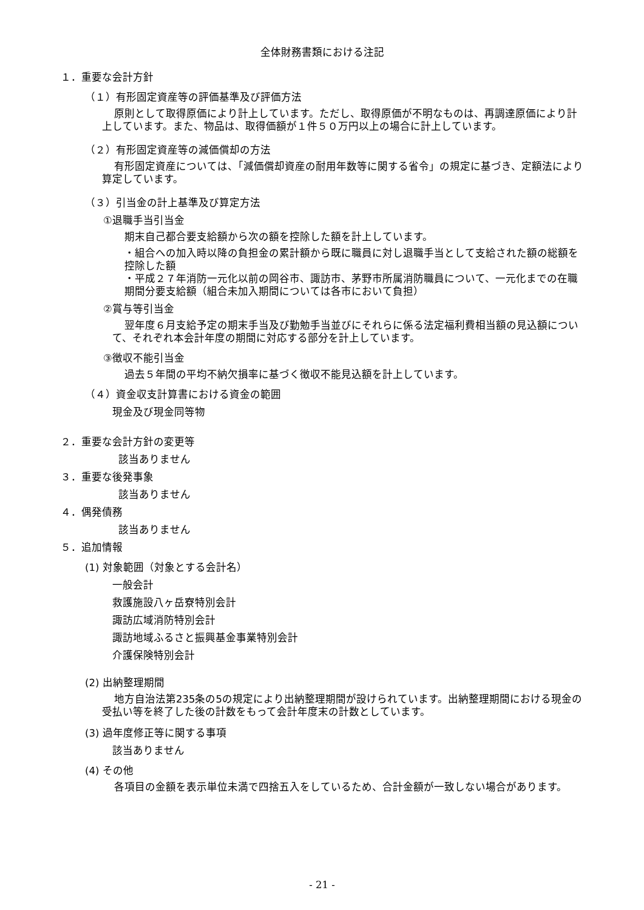全体財務書類における注記
１．重要な会計方針
（１）有形固定資産等の評価基準及び評価方法
原則として取得原価により計上しています。ただし、取得原価が不明なものは、再調達原価により計上しています。また、物品は、取得価額が１件５０万円以上の場合に計上しています。
（２）有形固定資産等の減価償却の方法
有形固定資産については、「減価償却資産の耐用年数等に関する省令」の規定に基づき、定額法により算定しています。
（３）引当金の計上基準及び算定方法
①退職手当引当金
期末自己都合要支給額から次の額を控除した額を計上しています。
・組合への加入時以降の負担金の累計額から既に職員に対し退職手当として支給された額の総額を控除した額
・平成２７年消防一元化以前の岡谷市、諏訪市、茅野市所属消防職員について、一元化までの在職期間分要支給額（組合未加入期間については各市において負担）
②賞与等引当金
翌年度６月支給予定の期末手当及び勤勉手当並びにそれらに係る法定福利費相当額の見込額について、それぞれ本会計年度の期間に対応する部分を計上しています。
③徴収不能引当金
過去５年間の平均不納欠損率に基づく徴収不能見込額を計上しています。
（４）資金収支計算書における資金の範囲
現金及び現金同等物
２．重要な会計方針の変更等
該当ありません
３．重要な後発事象
該当ありません
４．偶発債務
該当ありません
５．追加情報
(1) 対象範囲（対象とする会計名）
一般会計
救護施設八ヶ岳寮特別会計
諏訪広域消防特別会計
諏訪地域ふるさと振興基金事業特別会計
介護保険特別会計
(2) 出納整理期間
地方自治法第235条の5の規定により出納整理期間が設けられています。出納整理期間における現金の受払い等を終了した後の計数をもって会計年度末の計数としています。
(3) 過年度修正等に関する事項
該当ありません
(4) その他
各項目の金額を表示単位未満で四捨五入をしているため、合計金額が一致しない場合があります。
- 21 -